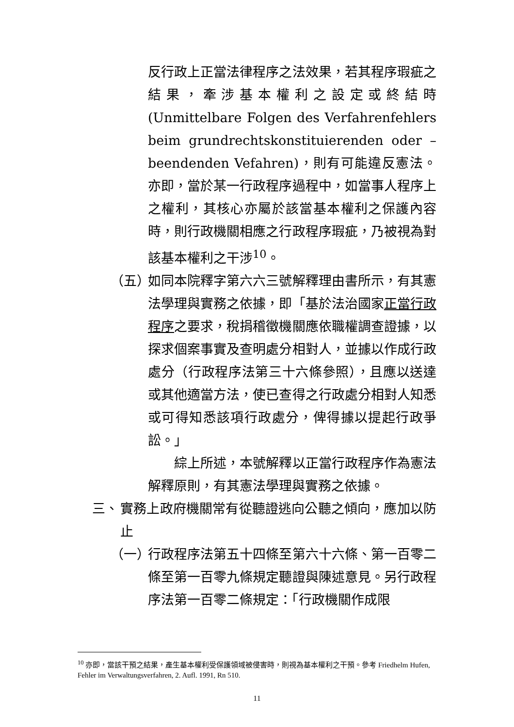反行政上正當法律程序之法效果，若其程序瑕疵之結果，牽涉基本權利之設定或終結時(Unmittelbare Folgen des Verfahrenfehlers beim grundrechtskonstituierenden oder –beendenden Vefahren)，則有可能違反憲法。亦即，當於某一行政程序過程中，如當事人程序上之權利，其核心亦屬於該當基本權利之保護內容時，則行政機關相應之行政程序瑕疵，乃被視為對該基本權利之干涉<sup>10</sup>。
（五）
如同本院釋字第六六三號解釋理由書所示，有其憲法學理與實務之依據，即「基於法治國家正當行政程序之要求，稅捐稽徵機關應依職權調查證據，以探求個案事實及查明處分相對人，並據以作成行政處分（行政程序法第三十六條參照），且應以送達或其他適當方法，使已查得之行政處分相對人知悉或可得知悉該項行政處分，俾得據以提起行政爭訟。」
　　綜上所述，本號解釋以正當行政程序作為憲法解釋原則，有其憲法學理與實務之依據。
三、 實務上政府機關常有從聽證逃向公聽之傾向，應加以防止
（一）
行政程序法第五十四條至第六十六條、第一百零二條至第一百零九條規定聽證與陳述意見。另行政程序法第一百零二條規定：「行政機關作成限
<sup>10</sup> 亦即，當該干預之結果，產生基本權利受保護領域被侵害時，則視為基本權利之干預。參考 Friedhelm Hufen, Fehler im Verwaltungsverfahren, 2. Aufl. 1991, Rn 510.
11